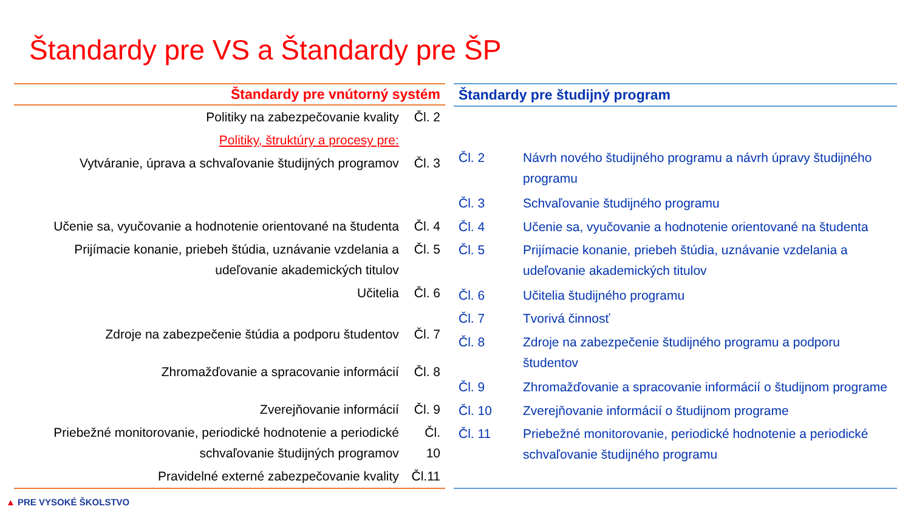Štandardy pre VS a Štandardy pre ŠP
| Štandardy pre vnútorný systém | |
| --- | --- |
| Politiky na zabezpečovanie kvality | Čl. 2 |
| Politiky, štruktúry a procesy pre: | |
| Vytváranie, úprava a schvaľovanie študijných programov | Čl. 3 |
| Učenie sa, vyučovanie a hodnotenie orientované na študenta | Čl. 4 |
| Prijímacie konanie, priebeh štúdia, uznávanie vzdelania a udeľovanie akademických titulov | Čl. 5 |
| Učitelia | Čl. 6 |
| Zdroje na zabezpečenie štúdia a podporu študentov | Čl. 7 |
| Zhromažďovanie a spracovanie informácií | Čl. 8 |
| Zverejňovanie informácií | Čl. 9 |
| Priebežné monitorovanie, periodické hodnotenie a periodické schvaľovanie študijných programov | Čl. 10 |
| Pravidelné externé zabezpečovanie kvality | Čl.11 |
| Štandardy pre študijný program | |
| --- | --- |
| Čl. 2 | Návrh nového študijného programu a návrh úpravy študijného programu |
| Čl. 3 | Schvaľovanie študijného programu |
| Čl. 4 | Učenie sa, vyučovanie a hodnotenie orientované na študenta |
| Čl. 5 | Prijímacie konanie, priebeh štúdia, uznávanie vzdelania a udeľovanie akademických titulov |
| Čl. 6 | Učitelia študijného programu |
| Čl. 7 | Tvorivá činnosť |
| Čl. 8 | Zdroje na zabezpečenie študijného programu a podporu študentov |
| Čl. 9 | Zhromažďovanie a spracovanie informácií o študijnom programe |
| Čl. 10 | Zverejňovanie informácií o študijnom programe |
| Čl. 11 | Priebežné monitorovanie, periodické hodnotenie a periodické schvaľovanie študijného programu |
▲ PRE VYSOKÉ ŠKOLSTVO